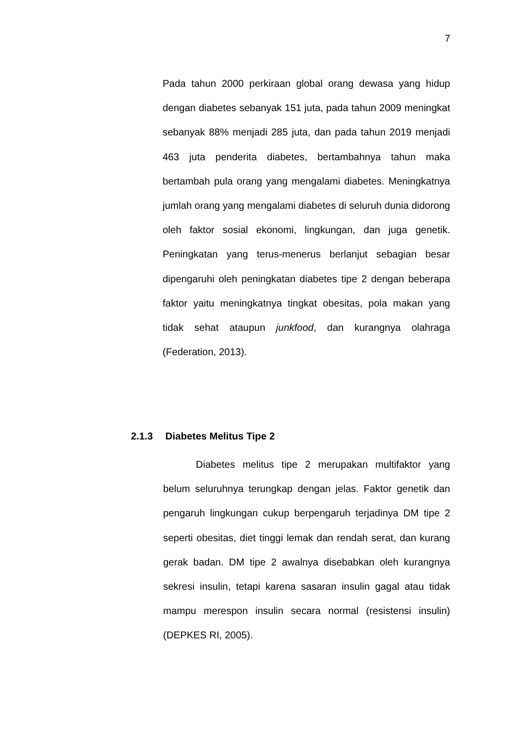7
Pada tahun 2000 perkiraan global orang dewasa yang hidup dengan diabetes sebanyak 151 juta, pada tahun 2009 meningkat sebanyak 88% menjadi 285 juta, dan pada tahun 2019 menjadi 463 juta penderita diabetes, bertambahnya tahun maka bertambah pula orang yang mengalami diabetes. Meningkatnya jumlah orang yang mengalami diabetes di seluruh dunia didorong oleh faktor sosial ekonomi, lingkungan, dan juga genetik. Peningkatan yang terus-menerus berlanjut sebagian besar dipengaruhi oleh peningkatan diabetes tipe 2 dengan beberapa faktor yaitu meningkatnya tingkat obesitas, pola makan yang tidak sehat ataupun junkfood, dan kurangnya olahraga (Federation, 2013).
2.1.3 Diabetes Melitus Tipe 2
Diabetes melitus tipe 2 merupakan multifaktor yang belum seluruhnya terungkap dengan jelas. Faktor genetik dan pengaruh lingkungan cukup berpengaruh terjadinya DM tipe 2 seperti obesitas, diet tinggi lemak dan rendah serat, dan kurang gerak badan. DM tipe 2 awalnya disebabkan oleh kurangnya sekresi insulin, tetapi karena sasaran insulin gagal atau tidak mampu merespon insulin secara normal (resistensi insulin) (DEPKES RI, 2005).